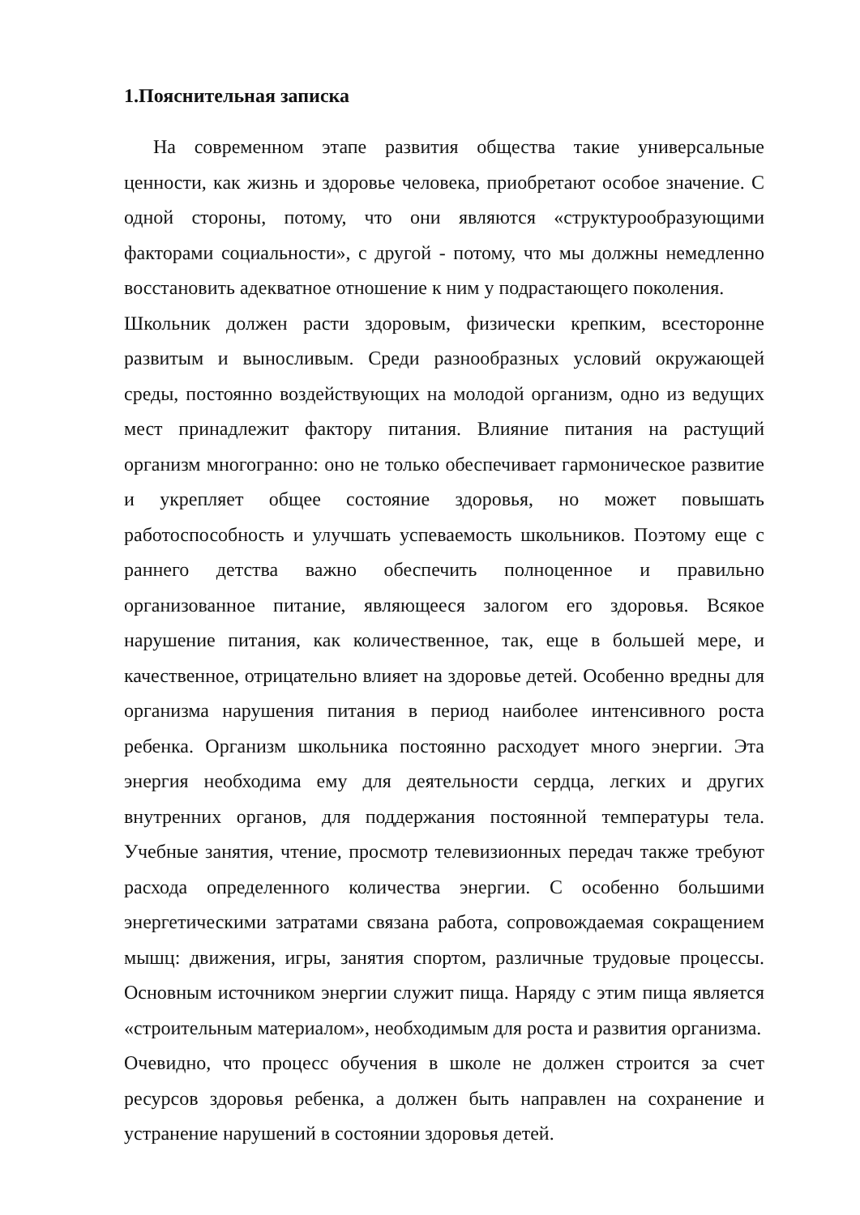1.Пояснительная записка
На современном этапе развития общества такие универсальные ценности, как жизнь и здоровье человека, приобретают особое значение. С одной стороны, потому, что они являются «структурообразующими факторами социальности», с другой - потому, что мы должны немедленно восстановить адекватное отношение к ним у подрастающего поколения.
Школьник должен расти здоровым, физически крепким, всесторонне развитым и выносливым. Среди разнообразных условий окружающей среды, постоянно воздействующих на молодой организм, одно из ведущих мест принадлежит фактору питания. Влияние питания на растущий организм многогранно: оно не только обеспечивает гармоническое развитие и укрепляет общее состояние здоровья, но может повышать работоспособность и улучшать успеваемость школьников. Поэтому еще с раннего детства важно обеспечить полноценное и правильно организованное питание, являющееся залогом его здоровья. Всякое нарушение питания, как количественное, так, еще в большей мере, и качественное, отрицательно влияет на здоровье детей. Особенно вредны для организма нарушения питания в период наиболее интенсивного роста ребенка. Организм школьника постоянно расходует много энергии. Эта энергия необходима ему для деятельности сердца, легких и других внутренних органов, для поддержания постоянной температуры тела. Учебные занятия, чтение, просмотр телевизионных передач также требуют расхода определенного количества энергии. С особенно большими энергетическими затратами связана работа, сопровождаемая сокращением мышц: движения, игры, занятия спортом, различные трудовые процессы. Основным источником энергии служит пища. Наряду с этим пища является «строительным материалом», необходимым для роста и развития организма.
Очевидно, что процесс обучения в школе не должен строится за счет ресурсов здоровья ребенка, а должен быть направлен на сохранение и устранение нарушений в состоянии здоровья детей.